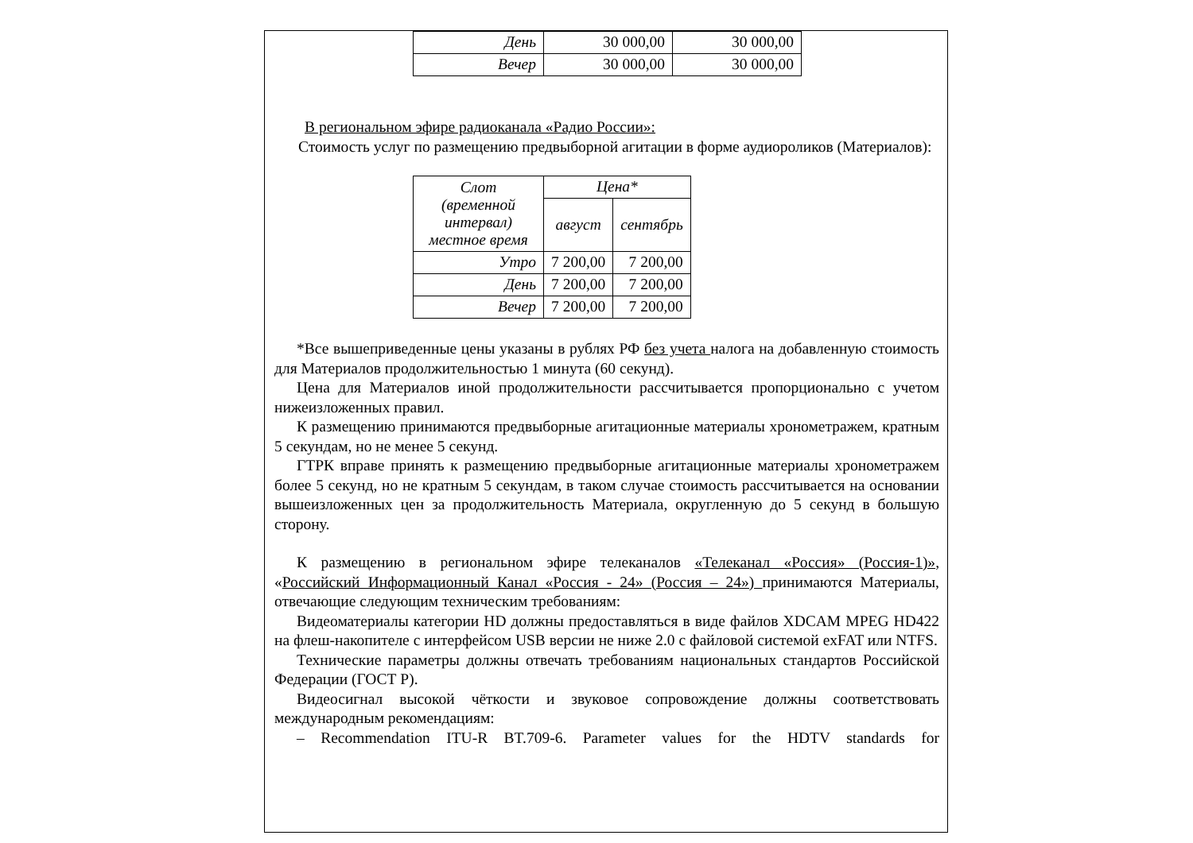| День | 30 000,00 | 30 000,00 |
| Вечер | 30 000,00 | 30 000,00 |
В региональном эфире радиоканала «Радио России»:
Стоимость услуг по размещению предвыборной агитации в форме аудиороликов (Материалов):
| Слот (временной интервал) местное время | Цена* | |
| | август | сентябрь |
| Утро | 7 200,00 | 7 200,00 |
| День | 7 200,00 | 7 200,00 |
| Вечер | 7 200,00 | 7 200,00 |
*Все вышеприведенные цены указаны в рублях РФ без учета налога на добавленную стоимость для Материалов продолжительностью 1 минута (60 секунд).
Цена для Материалов иной продолжительности рассчитывается пропорционально с учетом нижеизложенных правил.
К размещению принимаются предвыборные агитационные материалы хронометражем, кратным 5 секундам, но не менее 5 секунд.
ГТРК вправе принять к размещению предвыборные агитационные материалы хронометражем более 5 секунд, но не кратным 5 секундам, в таком случае стоимость рассчитывается на основании вышеизложенных цен за продолжительность Материала, округленную до 5 секунд в большую сторону.
К размещению в региональном эфире телеканалов «Телеканал «Россия» (Россия-1)», «Российский Информационный Канал «Россия - 24» (Россия – 24») принимаются Материалы, отвечающие следующим техническим требованиям:
Видеоматериалы категории HD должны предоставляться в виде файлов XDCAM MPEG HD422 на флеш-накопителе с интерфейсом USB версии не ниже 2.0 с файловой системой exFAT или NTFS.
Технические параметры должны отвечать требованиям национальных стандартов Российской Федерации (ГОСТ Р).
Видеосигнал высокой чёткости и звуковое сопровождение должны соответствовать международным рекомендациям:
– Recommendation ITU-R BT.709-6. Parameter values for the HDTV standards for